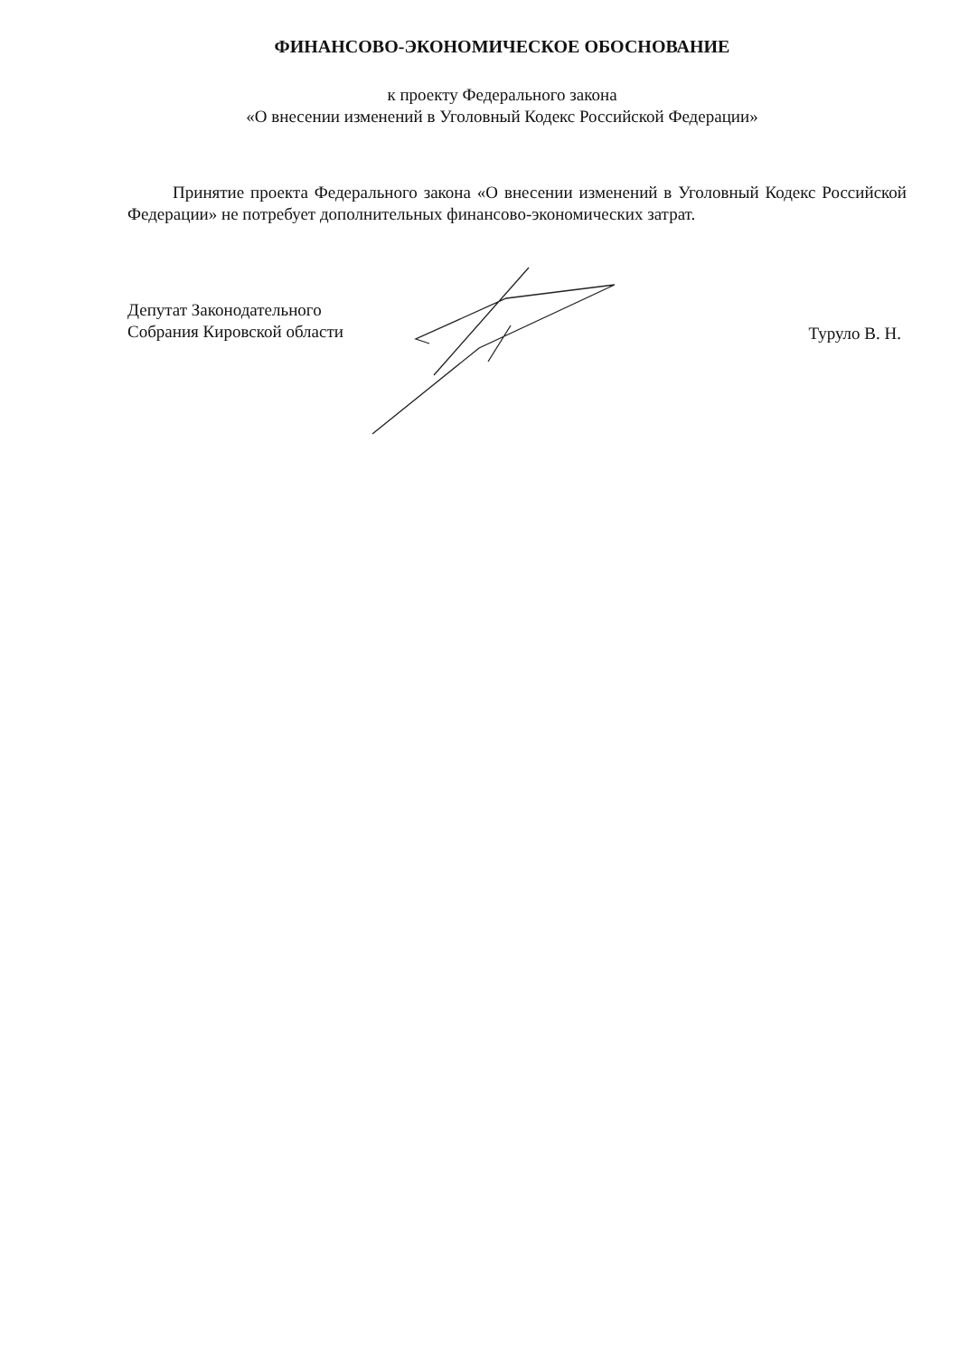ФИНАНСОВО-ЭКОНОМИЧЕСКОЕ ОБОСНОВАНИЕ
к проекту Федерального закона
«О внесении изменений в Уголовный Кодекс Российской Федерации»
Принятие проекта Федерального закона «О внесении изменений в Уголовный Кодекс Российской Федерации» не потребует дополнительных финансово-экономических затрат.
Депутат Законодательного
Собрания Кировской области
Турулo В. Н.